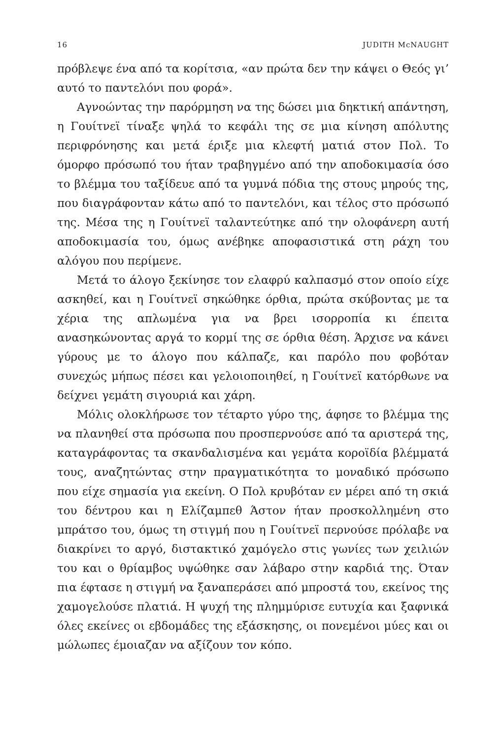16 JUDITH McNAUGHT
πρόβλεψε ένα από τα κορίτσια, «αν πρώτα δεν την κάψει ο Θεός γι’ αυτό το παντελόνι που φορά».
Αγνοώντας την παρόρμηση να της δώσει μια δηκτική απάντηση, η Γουίτνεϊ τίναξε ψηλά το κεφάλι της σε μια κίνηση απόλυτης περιφρόνησης και μετά έριξε μια κλεφτή ματιά στον Πολ. Το όμορφο πρόσωπό του ήταν τραβηγμένο από την αποδοκιμασία όσο το βλέμμα του ταξίδευε από τα γυμνά πόδια της στους μηρούς της, που διαγράφονταν κάτω από το παντελόνι, και τέλος στο πρόσωπό της. Μέσα της η Γουίτνεϊ ταλαντεύτηκε από την ολοφάνερη αυτή αποδοκιμασία του, όμως ανέβηκε αποφασιστικά στη ράχη του αλόγου που περίμενε.
Μετά το άλογο ξεκίνησε τον ελαφρύ καλπασμό στον οποίο είχε ασκηθεί, και η Γουίτνεϊ σηκώθηκε όρθια, πρώτα σκύβοντας με τα χέρια της απλωμένα για να βρει ισορροπία κι έπειτα ανασηκώνοντας αργά το κορμί της σε όρθια θέση. Άρχισε να κάνει γύρους με το άλογο που κάλπαζε, και παρόλο που φοβόταν συνεχώς μήπως πέσει και γελοιοποιηθεί, η Γουίτνεϊ κατόρθωνε να δείχνει γεμάτη σιγουριά και χάρη.
Μόλις ολοκλήρωσε τον τέταρτο γύρο της, άφησε το βλέμμα της να πλανηθεί στα πρόσωπα που προσπερνούσε από τα αριστερά της, καταγράφοντας τα σκανδαλισμένα και γεμάτα κοροϊδία βλέμματά τους, αναζητώντας στην πραγματικότητα το μοναδικό πρόσωπο που είχε σημασία για εκείνη. Ο Πολ κρυβόταν εν μέρει από τη σκιά του δέντρου και η Ελίζαμπεθ Άστον ήταν προσκολλημένη στο μπράτσο του, όμως τη στιγμή που η Γουίτνεϊ περνούσε πρόλαβε να διακρίνει το αργό, διστακτικό χαμόγελο στις γωνίες των χειλιών του και ο θρίαμβος υψώθηκε σαν λάβαρο στην καρδιά της. Όταν πια έφτασε η στιγμή να ξαναπεράσει από μπροστά του, εκείνος της χαμογελούσε πλατιά. Η ψυχή της πλημμύρισε ευτυχία και ξαφνικά όλες εκείνες οι εβδομάδες της εξάσκησης, οι πονεμένοι μύες και οι μώλωπες έμοιαζαν να αξίζουν τον κόπο.